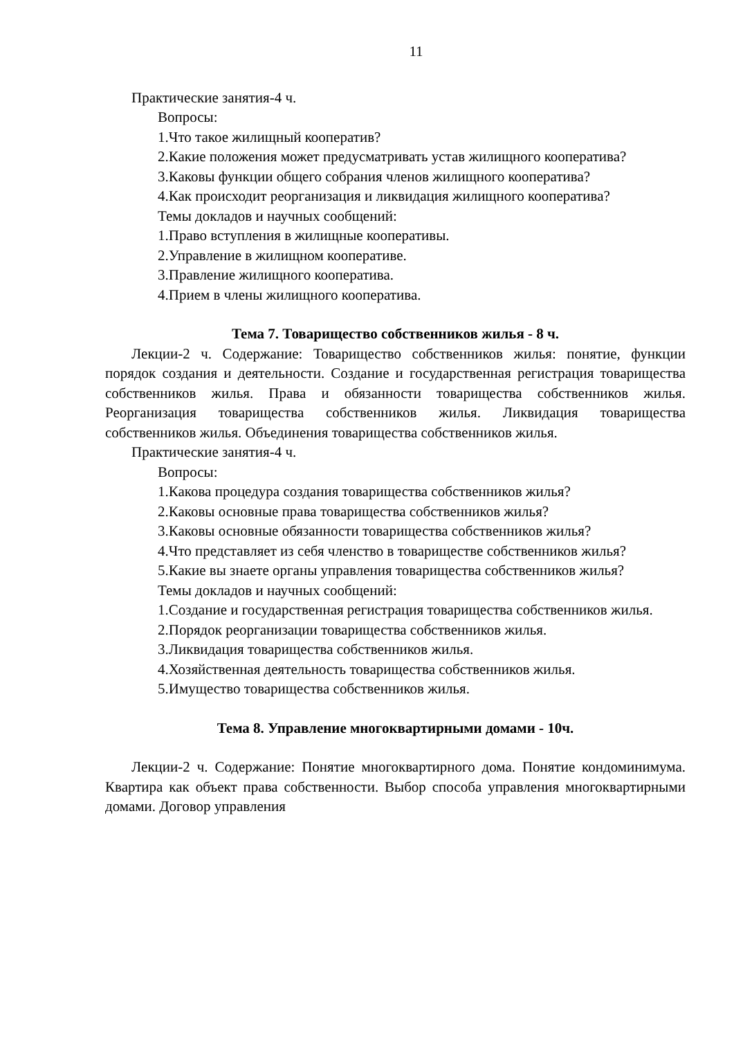11
Практические занятия-4 ч.
Вопросы:
1.Что такое жилищный кооператив?
2.Какие положения может предусматривать устав жилищного кооператива?
3.Каковы функции общего собрания членов жилищного кооператива?
4.Как происходит реорганизация и ликвидация жилищного кооператива?
Темы докладов и научных сообщений:
1.Право вступления в жилищные кооперативы.
2.Управление в жилищном кооперативе.
3.Правление жилищного кооператива.
4.Прием в члены жилищного кооператива.
Тема 7. Товарищество собственников жилья - 8 ч.
Лекции-2 ч. Содержание: Товарищество собственников жилья: понятие, функции порядок создания и деятельности. Создание и государственная регистрация товарищества собственников жилья. Права и обязанности товарищества собственников жилья. Реорганизация товарищества собственников жилья. Ликвидация товарищества собственников жилья. Объединения товарищества собственников жилья.
Практические занятия-4 ч.
Вопросы:
1.Какова процедура создания товарищества собственников жилья?
2.Каковы основные права товарищества собственников жилья?
3.Каковы основные обязанности товарищества собственников жилья?
4.Что представляет из себя членство в товариществе собственников жилья?
5.Какие вы знаете органы управления товарищества собственников жилья?
Темы докладов и научных сообщений:
1.Создание и государственная регистрация товарищества собственников жилья.
2.Порядок реорганизации товарищества собственников жилья.
3.Ликвидация товарищества собственников жилья.
4.Хозяйственная деятельность товарищества собственников жилья.
5.Имущество товарищества собственников жилья.
Тема 8. Управление многоквартирными домами - 10ч.
Лекции-2 ч. Содержание: Понятие многоквартирного дома. Понятие кондоминимума. Квартира как объект права собственности. Выбор способа управления многоквартирными домами. Договор управления